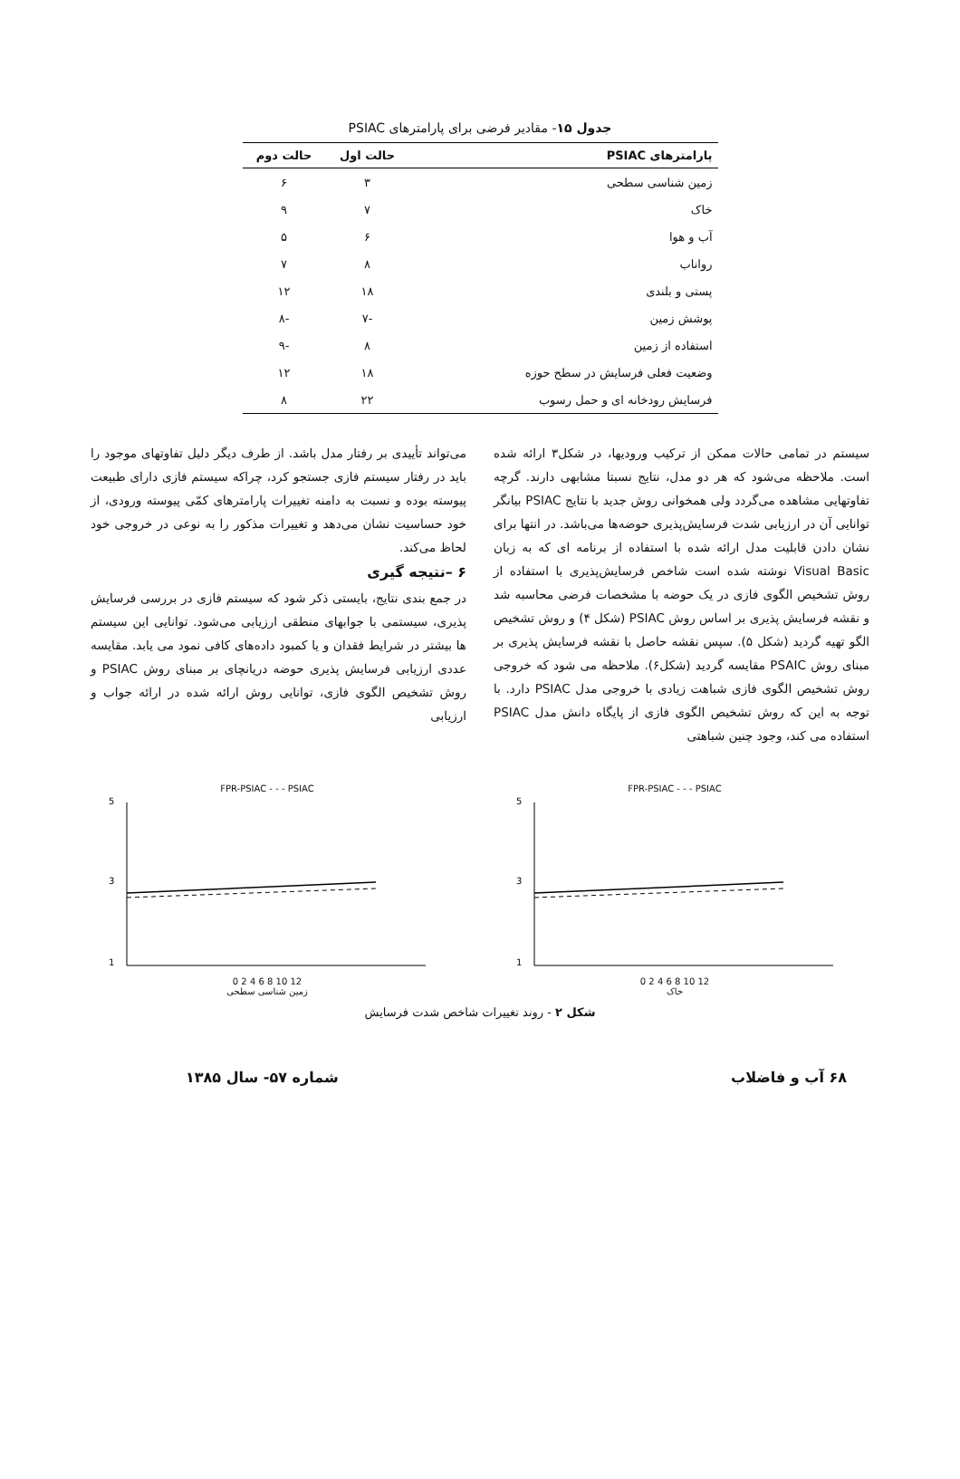جدول ۱۵- مقادیر فرضی برای پارامترهای PSIAC
| پارامترهای PSIAC | حالت اول | حالت دوم |
| --- | --- | --- |
| زمین شناسی سطحی | ۳ | ۶ |
| خاک | ۷ | ۹ |
| آب و هوا | ۶ | ۵ |
| رواناب | ۸ | ۷ |
| پستی و بلندی | ۱۸ | ۱۲ |
| پوشش زمین | -۷ | -۸ |
| استفاده از زمین | ۸ | -۹ |
| وضعیت فعلی فرسایش در سطح حوزه | ۱۸ | ۱۲ |
| فرسایش رودخانه ای و حمل رسوب | ۲۲ | ۸ |
سیستم در تمامی حالات ممکن از ترکیب ورودیها، در شکل۳ ارائه شده است. ملاحظه می‌شود که هر دو مدل، نتایج نسبتا مشابهی دارند. گرچه تفاوتهایی مشاهده می‌گردد ولی همخوانی روش جدید با نتایج PSIAC بیانگر توانایی آن در ارزیابی شدت فرسایش‌پذیری حوضه‌ها می‌باشد. در انتها برای نشان دادن قابلیت مدل ارائه شده با استفاده از برنامه ای که به زبان Visual Basic نوشته شده است شاخص فرسایش‌پذیری با استفاده از روش تشخیص الگوی فازی در یک حوضه با مشخصات فرضی محاسبه شد و نقشه فرسایش پذیری بر اساس روش PSIAC (شکل ۴) و روش تشخیص الگو تهیه گردید (شکل ۵). سپس نقشه حاصل با نقشه فرسایش پذیری بر مبنای روش PSAIC مقایسه گردید (شکل۶). ملاحظه می شود که خروجی روش تشخیص الگوی فازی شباهت زیادی با خروجی مدل PSIAC دارد. با توجه به این که روش تشخیص الگوی فازی از پایگاه دانش مدل PSIAC استفاده می کند، وجود چنین شباهتی
می‌تواند تأییدی بر رفتار مدل باشد. از طرف دیگر دلیل تفاوتهای موجود را باید در رفتار سیستم فازی جستجو کرد، چراکه سیستم فازی دارای طبیعت پیوسته بوده و نسبت به دامنه تغییرات پارامترهای کمّی پیوسته ورودی، از خود حساسیت نشان می‌دهد و تغییرات مذکور را به نوعی در خروجی خود لحاظ می‌کند.
۶ –نتیجه گیری
در جمع بندی نتایج، بایستی ذکر شود که سیستم فازی در بررسی فرسایش پذیری، سیستمی با جوابهای منطقی ارزیابی می‌شود. توانایی این سیستم ها بیشتر در شرایط فقدان و یا کمبود داده‌های کافی نمود می یابد. مقایسه عددی ارزیابی فرسایش پذیری حوضه دریانچای بر مبنای روش PSIAC و روش تشخیص الگوی فازی، توانایی روش ارائه شده در ارائه جواب و ارزیابی
FPR-PSIAC - - - PSIAC
5
3
1
0 2 4 6 8 10 12
خاک
FPR-PSIAC - - - PSIAC
5
3
1
0 2 4 6 8 10 12
زمین شناسی سطحی
شکل ۲ - روند تغییرات شاخص شدت فرسایش
۶۸ آب و فاضلاب شماره ۵۷- سال ۱۳۸۵